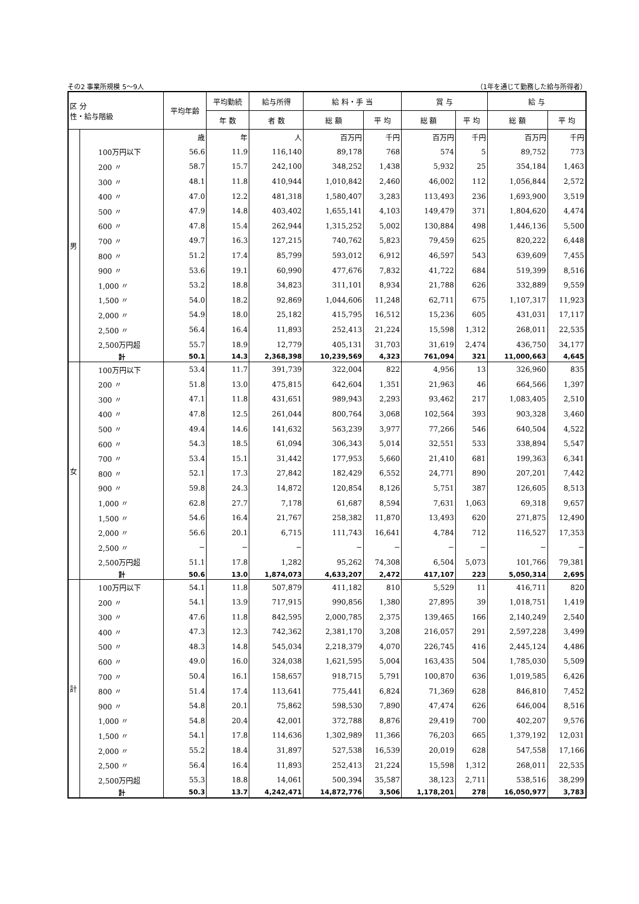その2 事業所規模 5～9人 （1年を通じて勤務した給与所得者）
| 区 分 性・給与階級 | | 平均年齢 | 平均勤続 | 給与所得 | 給 料・手 当 | | 賞 与 | | 給 与 | |
| --- | --- | --- | --- | --- | --- | --- | --- | --- | --- | --- |
| | | | 年 数 | 者 数 | 総 額 | 平 均 | 総 額 | 平 均 | 総 額 | 平 均 |
| 男 | | 歳 | 年 | 人 | 百万円 | 千円 | 百万円 | 千円 | 百万円 | 千円 |
| | 100万円以下 | 56.6 | 11.9 | 116,140 | 89,178 | 768 | 574 | 5 | 89,752 | 773 |
| | 200 〃 | 58.7 | 15.7 | 242,100 | 348,252 | 1,438 | 5,932 | 25 | 354,184 | 1,463 |
| | 300 〃 | 48.1 | 11.8 | 410,944 | 1,010,842 | 2,460 | 46,002 | 112 | 1,056,844 | 2,572 |
| | 400 〃 | 47.0 | 12.2 | 481,318 | 1,580,407 | 3,283 | 113,493 | 236 | 1,693,900 | 3,519 |
| | 500 〃 | 47.9 | 14.8 | 403,402 | 1,655,141 | 4,103 | 149,479 | 371 | 1,804,620 | 4,474 |
| | 600 〃 | 47.8 | 15.4 | 262,944 | 1,315,252 | 5,002 | 130,884 | 498 | 1,446,136 | 5,500 |
| | 700 〃 | 49.7 | 16.3 | 127,215 | 740,762 | 5,823 | 79,459 | 625 | 820,222 | 6,448 |
| | 800 〃 | 51.2 | 17.4 | 85,799 | 593,012 | 6,912 | 46,597 | 543 | 639,609 | 7,455 |
| | 900 〃 | 53.6 | 19.1 | 60,990 | 477,676 | 7,832 | 41,722 | 684 | 519,399 | 8,516 |
| | 1,000 〃 | 53.2 | 18.8 | 34,823 | 311,101 | 8,934 | 21,788 | 626 | 332,889 | 9,559 |
| | 1,500 〃 | 54.0 | 18.2 | 92,869 | 1,044,606 | 11,248 | 62,711 | 675 | 1,107,317 | 11,923 |
| | 2,000 〃 | 54.9 | 18.0 | 25,182 | 415,795 | 16,512 | 15,236 | 605 | 431,031 | 17,117 |
| | 2,500 〃 | 56.4 | 16.4 | 11,893 | 252,413 | 21,224 | 15,598 | 1,312 | 268,011 | 22,535 |
| | 2,500万円超 | 55.7 | 18.9 | 12,779 | 405,131 | 31,703 | 31,619 | 2,474 | 436,750 | 34,177 |
| | 計 | 50.1 | 14.3 | 2,368,398 | 10,239,569 | 4,323 | 761,094 | 321 | 11,000,663 | 4,645 |
| 女 | 100万円以下 | 53.4 | 11.7 | 391,739 | 322,004 | 822 | 4,956 | 13 | 326,960 | 835 |
| | 200 〃 | 51.8 | 13.0 | 475,815 | 642,604 | 1,351 | 21,963 | 46 | 664,566 | 1,397 |
| | 300 〃 | 47.1 | 11.8 | 431,651 | 989,943 | 2,293 | 93,462 | 217 | 1,083,405 | 2,510 |
| | 400 〃 | 47.8 | 12.5 | 261,044 | 800,764 | 3,068 | 102,564 | 393 | 903,328 | 3,460 |
| | 500 〃 | 49.4 | 14.6 | 141,632 | 563,239 | 3,977 | 77,266 | 546 | 640,504 | 4,522 |
| | 600 〃 | 54.3 | 18.5 | 61,094 | 306,343 | 5,014 | 32,551 | 533 | 338,894 | 5,547 |
| | 700 〃 | 53.4 | 15.1 | 31,442 | 177,953 | 5,660 | 21,410 | 681 | 199,363 | 6,341 |
| | 800 〃 | 52.1 | 17.3 | 27,842 | 182,429 | 6,552 | 24,771 | 890 | 207,201 | 7,442 |
| | 900 〃 | 59.8 | 24.3 | 14,872 | 120,854 | 8,126 | 5,751 | 387 | 126,605 | 8,513 |
| | 1,000 〃 | 62.8 | 27.7 | 7,178 | 61,687 | 8,594 | 7,631 | 1,063 | 69,318 | 9,657 |
| | 1,500 〃 | 54.6 | 16.4 | 21,767 | 258,382 | 11,870 | 13,493 | 620 | 271,875 | 12,490 |
| | 2,000 〃 | 56.6 | 20.1 | 6,715 | 111,743 | 16,641 | 4,784 | 712 | 116,527 | 17,353 |
| | 2,500 〃 | − | − | − | − | − | − | − | − | − |
| | 2,500万円超 | 51.1 | 17.8 | 1,282 | 95,262 | 74,308 | 6,504 | 5,073 | 101,766 | 79,381 |
| | 計 | 50.6 | 13.0 | 1,874,073 | 4,633,207 | 2,472 | 417,107 | 223 | 5,050,314 | 2,695 |
| 計 | 100万円以下 | 54.1 | 11.8 | 507,879 | 411,182 | 810 | 5,529 | 11 | 416,711 | 820 |
| | 200 〃 | 54.1 | 13.9 | 717,915 | 990,856 | 1,380 | 27,895 | 39 | 1,018,751 | 1,419 |
| | 300 〃 | 47.6 | 11.8 | 842,595 | 2,000,785 | 2,375 | 139,465 | 166 | 2,140,249 | 2,540 |
| | 400 〃 | 47.3 | 12.3 | 742,362 | 2,381,170 | 3,208 | 216,057 | 291 | 2,597,228 | 3,499 |
| | 500 〃 | 48.3 | 14.8 | 545,034 | 2,218,379 | 4,070 | 226,745 | 416 | 2,445,124 | 4,486 |
| | 600 〃 | 49.0 | 16.0 | 324,038 | 1,621,595 | 5,004 | 163,435 | 504 | 1,785,030 | 5,509 |
| | 700 〃 | 50.4 | 16.1 | 158,657 | 918,715 | 5,791 | 100,870 | 636 | 1,019,585 | 6,426 |
| | 800 〃 | 51.4 | 17.4 | 113,641 | 775,441 | 6,824 | 71,369 | 628 | 846,810 | 7,452 |
| | 900 〃 | 54.8 | 20.1 | 75,862 | 598,530 | 7,890 | 47,474 | 626 | 646,004 | 8,516 |
| | 1,000 〃 | 54.8 | 20.4 | 42,001 | 372,788 | 8,876 | 29,419 | 700 | 402,207 | 9,576 |
| | 1,500 〃 | 54.1 | 17.8 | 114,636 | 1,302,989 | 11,366 | 76,203 | 665 | 1,379,192 | 12,031 |
| | 2,000 〃 | 55.2 | 18.4 | 31,897 | 527,538 | 16,539 | 20,019 | 628 | 547,558 | 17,166 |
| | 2,500 〃 | 56.4 | 16.4 | 11,893 | 252,413 | 21,224 | 15,598 | 1,312 | 268,011 | 22,535 |
| | 2,500万円超 | 55.3 | 18.8 | 14,061 | 500,394 | 35,587 | 38,123 | 2,711 | 538,516 | 38,299 |
| | 計 | 50.3 | 13.7 | 4,242,471 | 14,872,776 | 3,506 | 1,178,201 | 278 | 16,050,977 | 3,783 |